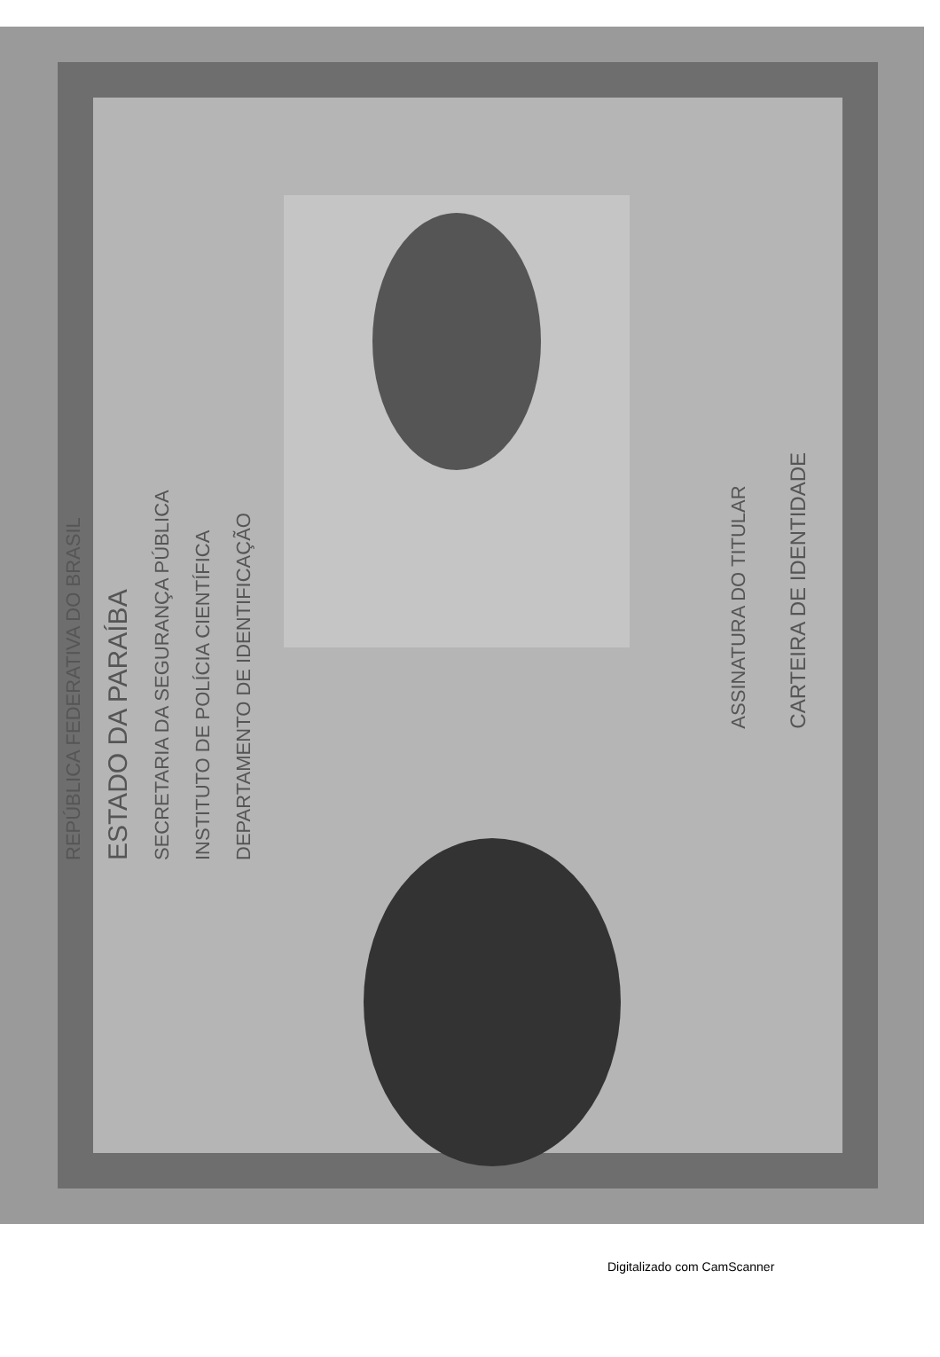REPÚBLICA FEDERATIVA DO BRASIL ESTADO DA PARAÍBA SECRETARIA DA SEGURANÇA PÚBLICA INSTITUTO DE POLÍCIA CIENTÍFICA DEPARTAMENTO DE IDENTIFICAÇÃO
ASSINATURA DO TITULAR CARTEIRA DE IDENTIDADE
Digitalizado com CamScanner